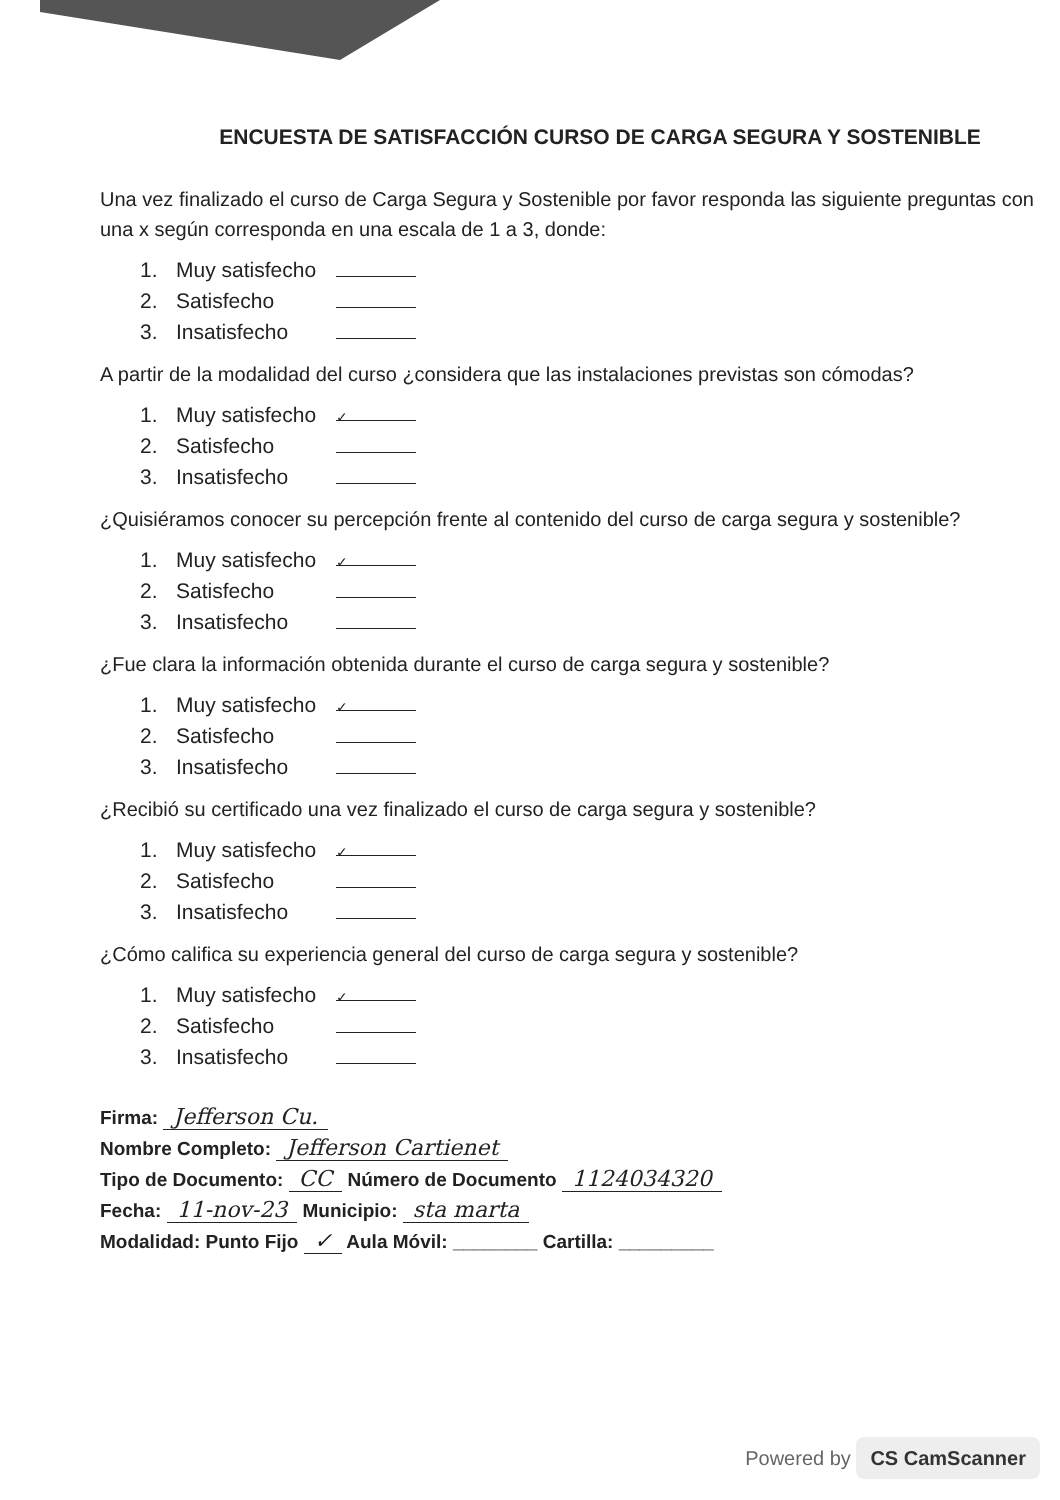ENCUESTA DE SATISFACCIÓN CURSO DE CARGA SEGURA Y SOSTENIBLE
Una vez finalizado el curso de Carga Segura y Sostenible por favor responda las siguiente preguntas con una x según corresponda en una escala de 1 a 3, donde:
1. Muy satisfecho
2. Satisfecho
3. Insatisfecho
A partir de la modalidad del curso ¿considera que las instalaciones previstas son cómodas?
1. Muy satisfecho ✓
2. Satisfecho
3. Insatisfecho
¿Quisiéramos conocer su percepción frente al contenido del curso de carga segura y sostenible?
1. Muy satisfecho ✓
2. Satisfecho
3. Insatisfecho
¿Fue clara la información obtenida durante el curso de carga segura y sostenible?
1. Muy satisfecho ✓
2. Satisfecho
3. Insatisfecho
¿Recibió su certificado una vez finalizado el curso de carga segura y sostenible?
1. Muy satisfecho ✓
2. Satisfecho
3. Insatisfecho
¿Cómo califica su experiencia general del curso de carga segura y sostenible?
1. Muy satisfecho ✓
2. Satisfecho
3. Insatisfecho
Firma: Jefferson Cu.
Nombre Completo: Jefferson Cartienet
Tipo de Documento: CC Número de Documento 1124034320
Fecha: 11-nov-23 Municipio: sta marta
Modalidad: Punto Fijo ✓ Aula Móvil: ________ Cartilla: _________
Powered by CS CamScanner